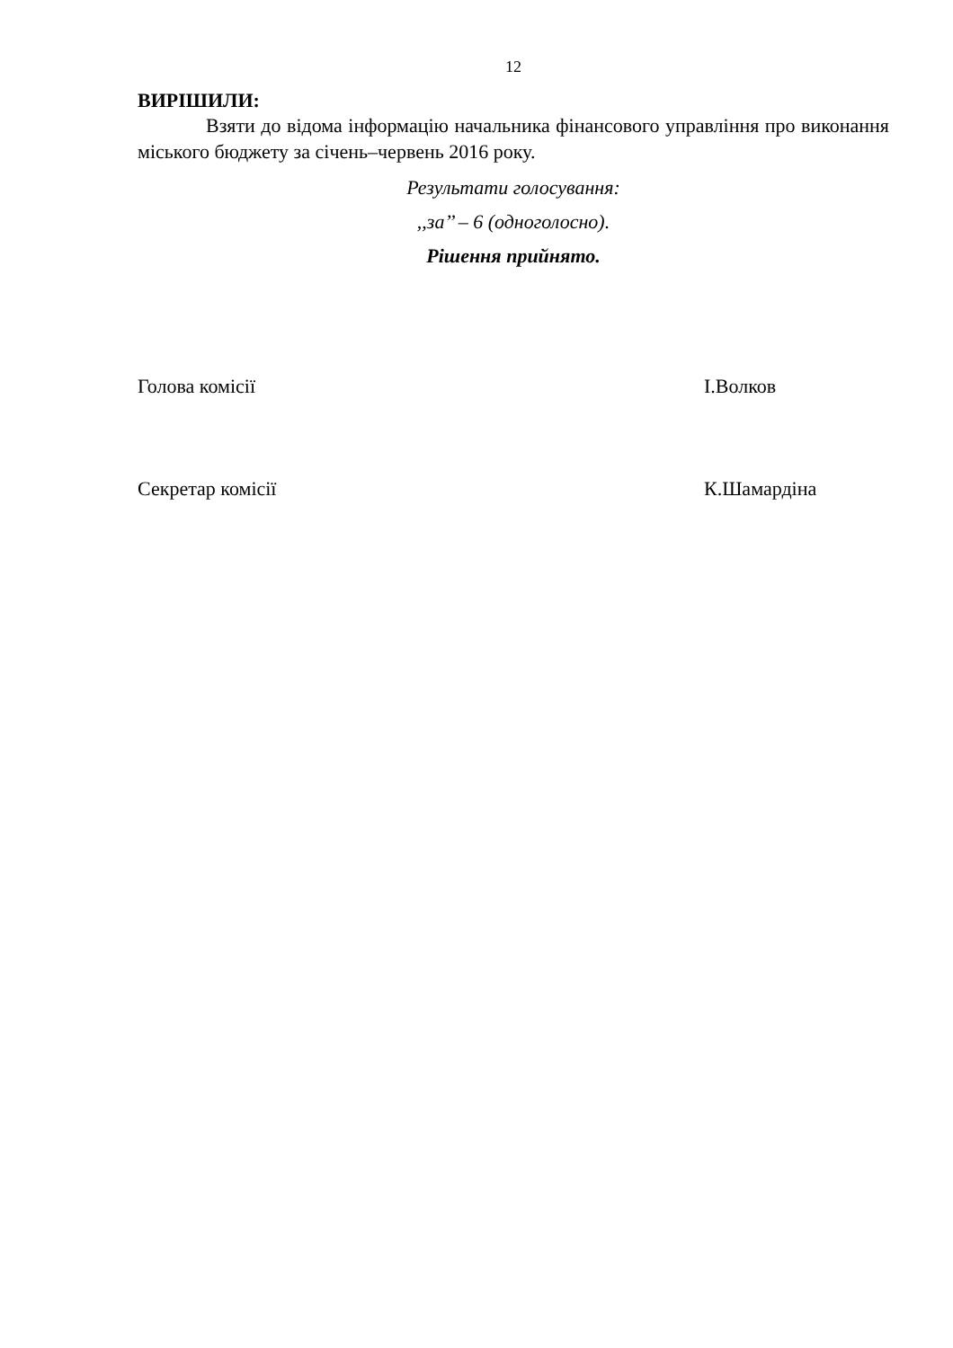12
ВИРІШИЛИ:
Взяти до відома інформацію начальника фінансового управління про виконання міського бюджету за січень–червень 2016 року.
Результати голосування:
,,за’’ – 6 (одноголосно).
Рішення прийнято.
Голова комісії І.Волков
Секретар комісії К.Шамардіна